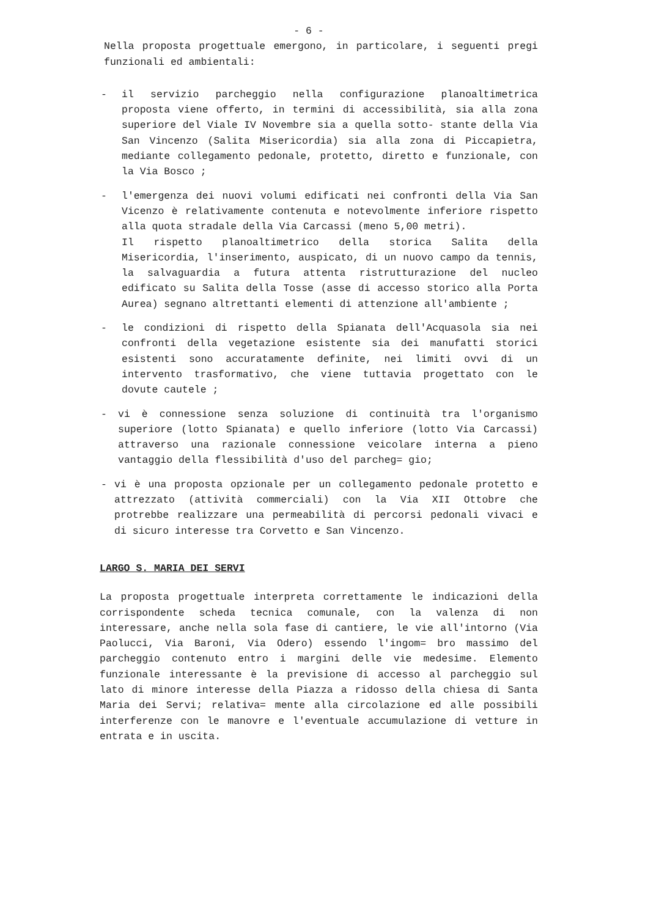- 6 -
Nella proposta progettuale emergono, in particolare, i seguenti pregi funzionali ed ambientali:
- il servizio parcheggio nella configurazione planoaltimetrica proposta viene offerto, in termini di accessibilità, sia alla zona superiore del Viale IV Novembre sia a quella sotto- stante della Via San Vincenzo (Salita Misericordia) sia alla zona di Piccapietra, mediante collegamento pedonale, protetto, diretto e funzionale, con la Via Bosco ;
- l'emergenza dei nuovi volumi edificati nei confronti della Via San Vicenzo è relativamente contenuta e notevolmente inferiore rispetto alla quota stradale della Via Carcassi (meno 5,00 metri).
Il rispetto planoaltimetrico della storica Salita della Misericordia, l'inserimento, auspicato, di un nuovo campo da tennis, la salvaguardia a futura attenta ristrutturazione del nucleo edificato su Salita della Tosse (asse di accesso storico alla Porta Aurea) segnano altrettanti elementi di attenzione all'ambiente ;
- le condizioni di rispetto della Spianata dell'Acquasola sia nei confronti della vegetazione esistente sia dei manufatti storici esistenti sono accuratamente definite, nei limiti ovvi di un intervento trasformativo, che viene tuttavia progettato con le dovute cautele ;
- vi è connessione senza soluzione di continuità tra l'organismo superiore (lotto Spianata) e quello inferiore (lotto Via Carcassi) attraverso una razionale connessione veicolare interna a pieno vantaggio della flessibilità d'uso del parcheg= gio;
- vi è una proposta opzionale per un collegamento pedonale protetto e attrezzato (attività commerciali) con la Via XII Ottobre che protrebbe realizzare una permeabilità di percorsi pedonali vivaci e di sicuro interesse tra Corvetto e San Vincenzo.
LARGO S. MARIA DEI SERVI
La proposta progettuale interpreta correttamente le indicazioni della corrispondente scheda tecnica comunale, con la valenza di non interessare, anche nella sola fase di cantiere, le vie all'intorno (Via Paolucci, Via Baroni, Via Odero) essendo l'ingom= bro massimo del parcheggio contenuto entro i margini delle vie medesime. Elemento funzionale interessante è la previsione di accesso al parcheggio sul lato di minore interesse della Piazza a ridosso della chiesa di Santa Maria dei Servi; relativa= mente alla circolazione ed alle possibili interferenze con le manovre e l'eventuale accumulazione di vetture in entrata e in uscita.